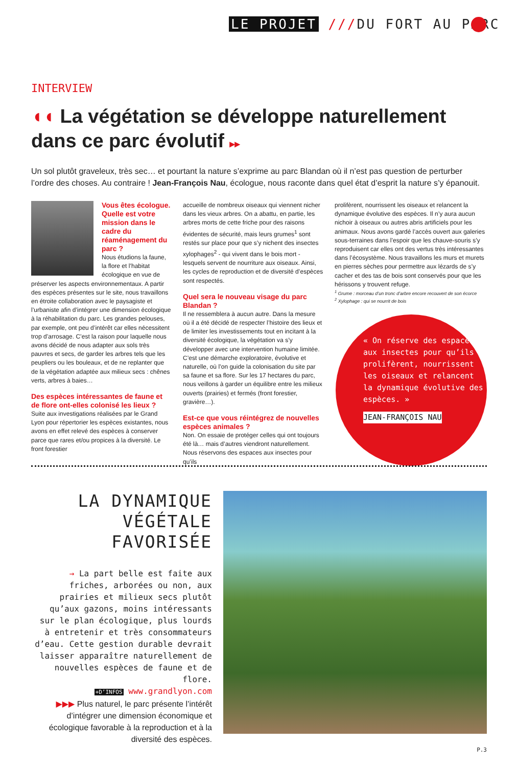LE PROJET ///DU FORT AU PARC
INTERVIEW
◖◖ La végétation se développe naturellement dans ce parc évolutif ▸▸
Un sol plutôt graveleux, très sec… et pourtant la nature s’exprime au parc Blandan où il n’est pas question de perturber l’ordre des choses. Au contraire ! Jean-François Nau, écologue, nous raconte dans quel état d’esprit la nature s’y épanouit.
Vous êtes écologue. Quelle est votre mission dans le cadre du réaménagement du parc ?
Nous étudions la faune, la flore et l’habitat écologique en vue de préserver les aspects environnementaux. A partir des espèces présentes sur le site, nous travaillons en étroite collaboration avec le paysagiste et l’urbaniste afin d’intégrer une dimension écologique à la réhabilitation du parc. Les grandes pelouses, par exemple, ont peu d’intérêt car elles nécessitent trop d’arrosage. C’est la raison pour laquelle nous avons décidé de nous adapter aux sols très pauvres et secs, de garder les arbres tels que les peupliers ou les bouleaux, et de ne replanter que de la végétation adaptée aux milieux secs : chênes verts, arbres à baies…
Des espèces intéressantes de faune et de flore ont-elles colonisé les lieux ?
Suite aux investigations réalisées par le Grand Lyon pour répertorier les espèces existantes, nous avons en effet relevé des espèces à conserver parce que rares et/ou propices à la diversité. Le front forestier
accueille de nombreux oiseaux qui viennent nicher dans les vieux arbres. On a abattu, en partie, les arbres morts de cette friche pour des raisons évidentes de sécurité, mais leurs grumes<sup>1</sup> sont restés sur place pour que s’y nichent des insectes xylophages<sup>2</sup> - qui vivent dans le bois mort - lesquels servent de nourriture aux oiseaux. Ainsi, les cycles de reproduction et de diversité d’espèces sont respectés.
Quel sera le nouveau visage du parc Blandan ?
Il ne ressemblera à aucun autre. Dans la mesure où il a été décidé de respecter l’histoire des lieux et de limiter les investissements tout en incitant à la diversité écologique, la végétation va s’y développer avec une intervention humaine limitée. C’est une démarche exploratoire, évolutive et naturelle, où l’on guide la colonisation du site par sa faune et sa flore. Sur les 17 hectares du parc, nous veillons à garder un équilibre entre les milieux ouverts (prairies) et fermés (front forestier, gravière…).
Est-ce que vous réintégrez de nouvelles espèces animales ?
Non. On essaie de protéger celles qui ont toujours été là… mais d’autres viendront naturellement. Nous réservons des espaces aux insectes pour qu’ils
prolifèrent, nourrissent les oiseaux et relancent la dynamique évolutive des espèces. Il n’y aura aucun nichoir à oiseaux ou autres abris artificiels pour les animaux. Nous avons gardé l’accès ouvert aux galeries sous-terraines dans l’espoir que les chauve-souris s’y reproduisent car elles ont des vertus très intéressantes dans l’écosystème. Nous travaillons les murs et murets en pierres sèches pour permettre aux lézards de s’y cacher et des tas de bois sont conservés pour que les hérissons y trouvent refuge.
<sup>1</sup> Grume : morceau d’un tronc d’arbre encore recouvert de son écorce
<sup>2</sup> Xylophage : qui se nourrit de bois
« On réserve des espaces aux insectes pour qu’ils prolifèrent, nourrissent les oiseaux et relancent la dynamique évolutive des espèces. »
JEAN-FRANÇOIS NAU
LA DYNAMIQUE VÉGÉTALE FAVORISÉE
→ La part belle est faite aux friches, arborées ou non, aux prairies et milieux secs plutôt qu’aux gazons, moins intéressants sur le plan écologique, plus lourds à entretenir et très consommateurs d’eau. Cette gestion durable devrait laisser apparaître naturellement de nouvelles espèces de faune et de flore.
+D’INFOS www.grandlyon.com
▶▶▶ Plus naturel, le parc présente l’intérêt d’intégrer une dimension économique et écologique favorable à la reproduction et à la diversité des espèces.
P.3